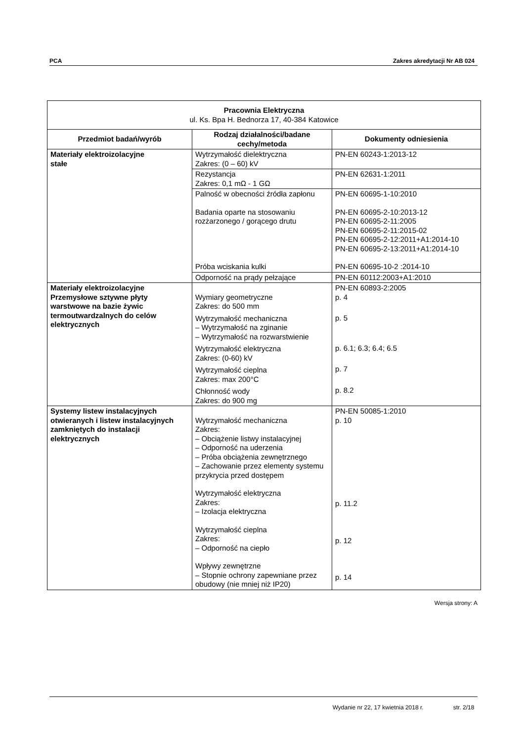PCA Zakres akredytacji Nr AB 024
| Pracownia Elektryczna ul. Ks. Bpa H. Bednorza 17, 40-384 Katowice | | |
| Przedmiot badań/wyrób | Rodzaj działalności/badane cechy/metoda | Dokumenty odniesienia |
| Materiały elektroizolacyjne stałe | Wytrzymałość dielektryczna Zakres: (0 – 60) kV | PN-EN 60243-1:2013-12 |
| | Rezystancja Zakres: 0,1 mΩ - 1 GΩ | PN-EN 62631-1:2011 |
| | Palność w obecności źródła zapłonu Badania oparte na stosowaniu rozżarzonego / gorącego drutu Próba wciskania kulki | PN-EN 60695-1-10:2010 PN-EN 60695-2-10:2013-12 PN-EN 60695-2-11:2005 PN-EN 60695-2-11:2015-02 PN-EN 60695-2-12:2011+A1:2014-10 PN-EN 60695-2-13:2011+A1:2014-10 PN-EN 60695-10-2 :2014-10 |
| | Odporność na prądy pełzające | PN-EN 60112:2003+A1:2010 |
| Materiały elektroizolacyjne Przemysłowe sztywne płyty warstwowe na bazie żywic termoutwardzalnych do celów elektrycznych | Wymiary geometryczne Zakres: do 500 mm Wytrzymałość mechaniczna – Wytrzymałość na zginanie – Wytrzymałość na rozwarstwienie Wytrzymałość elektryczna Zakres: (0-60) kV Wytrzymałość cieplna Zakres: max 200°C Chłonność wody Zakres: do 900 mg | PN-EN 60893-2:2005 p. 4 p. 5 p. 6.1; 6.3; 6.4; 6.5 p. 7 p. 8.2 |
| Systemy listew instalacyjnych otwieranych i listew instalacyjnych zamkniętych do instalacji elektrycznych | Wytrzymałość mechaniczna Zakres: – Obciążenie listwy instalacyjnej – Odporność na uderzenia – Próba obciążenia zewnętrznego – Zachowanie przez elementy systemu przykrycia przed dostępem Wytrzymałość elektryczna Zakres: – Izolacja elektryczna Wytrzymałość cieplna Zakres: – Odporność na ciepło Wpływy zewnętrzne – Stopnie ochrony zapewniane przez obudowy (nie mniej niż IP20) | PN-EN 50085-1:2010 p. 10 p. 11.2 p. 12 p. 14 |
Wersja strony: A
Wydanie nr 22, 17 kwietnia 2018 r. str. 2/18